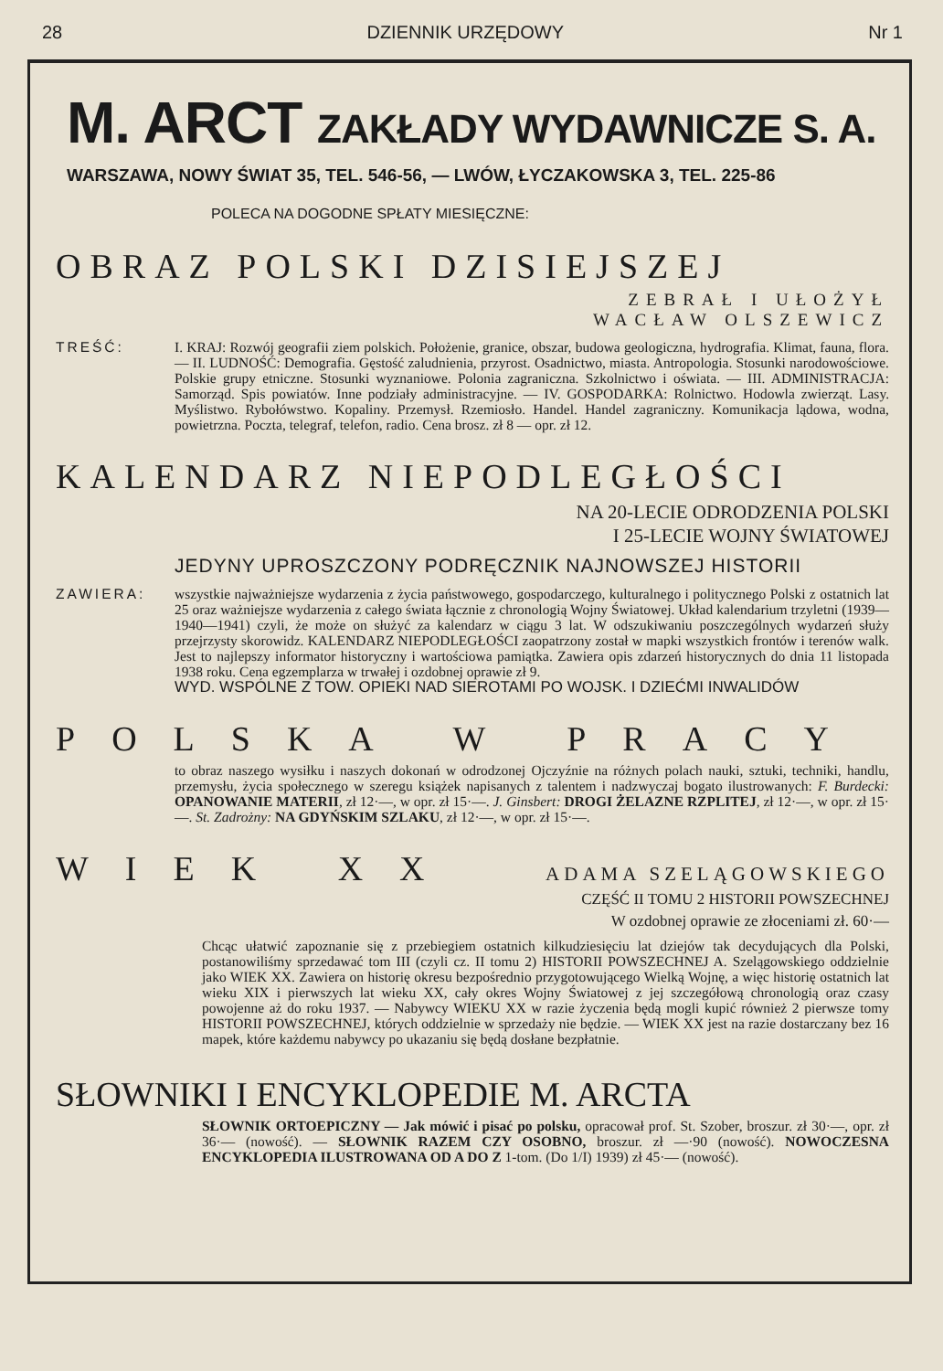28 DZIENNIK URZĘDOWY Nr 1
M. ARCT ZAKŁADY WYDAWNICZE S. A.
WARSZAWA, NOWY ŚWIAT 35, TEL. 546-56, — LWÓW, ŁYCZAKOWSKA 3, TEL. 225-86
POLECA NA DOGODNE SPŁATY MIESIĘCZNE:
OBRAZ POLSKI DZISIEJSZEJ
ZEBRAŁ I UŁOŻYŁ
WACŁAW OLSZEWICZ
TREŚĆ: I. KRAJ: Rozwój geografii ziem polskich. Położenie, granice, obszar, budowa geologiczna, hydrografia. Klimat, fauna, flora. — II. LUDNOŚĆ: Demografia. Gęstość zaludnienia, przyrost. Osadnictwo, miasta. Antropologia. Stosunki narodowościowe. Polskie grupy etniczne. Stosunki wyznaniowe. Polonia zagraniczna. Szkolnictwo i oświata. — III. ADMINISTRACJA: Samorząd. Spis powiatów. Inne podziały administracyjne. — IV. GOSPODARKA: Rolnictwo. Hodowla zwierząt. Lasy. Myślistwo. Rybołówstwo. Kopaliny. Przemysł. Rzemiosło. Handel. Handel zagraniczny. Komunikacja lądowa, wodna, powietrzna. Poczta, telegraf, telefon, radio. Cena brosz. zł 8 — opr. zł 12.
KALENDARZ NIEPODLEGŁOŚCI
NA 20-LECIE ODRODZENIA POLSKI
I 25-LECIE WOJNY ŚWIATOWEJ
JEDYNY UPROSZCZONY PODRĘCZNIK NAJNOWSZEJ HISTORII
ZAWIERA: wszystkie najważniejsze wydarzenia z życia państwowego, gospodarczego, kulturalnego i politycznego Polski z ostatnich lat 25 oraz ważniejsze wydarzenia z całego świata łącznie z chronologią Wojny Światowej. Układ kalendarium trzyletni (1939—1940—1941) czyli, że może on służyć za kalendarz w ciągu 3 lat. W odszukiwaniu poszczególnych wydarzeń służy przejrzysty skorowidz. KALENDARZ NIEPODLEGŁOŚCI zaopatrzony został w mapki wszystkich frontów i terenów walk. Jest to najlepszy informator historyczny i wartościowa pamiątka. Zawiera opis zdarzeń historycznych do dnia 11 listopada 1938 roku. Cena egzemplarza w trwałej i ozdobnej oprawie zł 9.
WYD. WSPÓLNE Z TOW. OPIEKI NAD SIEROTAMI PO WOJSK. I DZIEĆMI INWALIDÓW
POLSKA W PRACY
to obraz naszego wysiłku i naszych dokonań w odrodzonej Ojczyźnie na różnych polach nauki, sztuki, techniki, handlu, przemysłu, życia społecznego w szeregu książek napisanych z talentem i nadzwyczaj bogato ilustrowanych: F. Burdecki: OPANOWANIE MATERII, zł 12·—, w opr. zł 15·—. J. Ginsbert: DROGI ŻELAZNE RZPLITEJ, zł 12·—, w opr. zł 15·—. St. Zadrożny: NA GDYŃSKIM SZLAKU, zł 12·—, w opr. zł 15·—.
WIEK XX
ADAMA SZELĄGOWSKIEGO
CZĘŚĆ II TOMU 2 HISTORII POWSZECHNEJ
W ozdobnej oprawie ze złoceniami zł. 60·—
Chcąc ułatwić zapoznanie się z przebiegiem ostatnich kilkudziesięciu lat dziejów tak decydujących dla Polski, postanowiliśmy sprzedawać tom III (czyli cz. II tomu 2) HISTORII POWSZECHNEJ A. Szelągowskiego oddzielnie jako WIEK XX. Zawiera on historię okresu bezpośrednio przygotowującego Wielką Wojnę, a więc historię ostatnich lat wieku XIX i pierwszych lat wieku XX, cały okres Wojny Światowej z jej szczegółową chronologią oraz czasy powojenne aż do roku 1937. — Nabywcy WIEKU XX w razie życzenia będą mogli kupić również 2 pierwsze tomy HISTORII POWSZECHNEJ, których oddzielnie w sprzedaży nie będzie. — WIEK XX jest na razie dostarczany bez 16 mapek, które każdemu nabywcy po ukazaniu się będą dosłane bezpłatnie.
SŁOWNIKI I ENCYKLOPEDIE M. ARCTA
SŁOWNIK ORTOEPICZNY — Jak mówić i pisać po polsku, opracował prof. St. Szober, broszur. zł 30·—, opr. zł 36·— (nowość). — SŁOWNIK RAZEM CZY OSOBNO, broszur. zł —·90 (nowość). NOWOCZESNA ENCYKLOPEDIA ILUSTROWANA OD A DO Z 1-tom. (Do 1/I) 1939) zł 45·— (nowość).